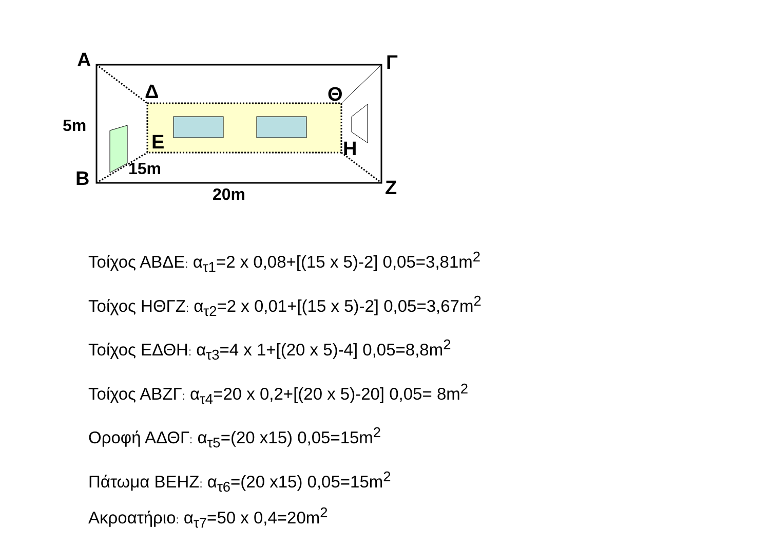Α Γ
Δ Θ
5m
Ε Η
15m
Β Ζ
20m
Τοίχος ΑΒΔΕ: α<sub>τ1</sub>=2 x 0,08+[(15 x 5)-2] 0,05=3,81m<sup>2</sup>
Τοίχος ΗΘΓΖ: α<sub>τ2</sub>=2 x 0,01+[(15 x 5)-2] 0,05=3,67m<sup>2</sup>
Τοίχος ΕΔΘΗ: α<sub>τ3</sub>=4 x 1+[(20 x 5)-4] 0,05=8,8m<sup>2</sup>
Τοίχος ΑΒΖΓ: α<sub>τ4</sub>=20 x 0,2+[(20 x 5)-20] 0,05= 8m<sup>2</sup>
Οροφή ΑΔΘΓ: α<sub>τ5</sub>=(20 x15) 0,05=15m<sup>2</sup>
Πάτωμα ΒΕΗΖ: α<sub>τ6</sub>=(20 x15) 0,05=15m<sup>2</sup>
Ακροατήριο: α<sub>τ7</sub>=50 x 0,4=20m<sup>2</sup>